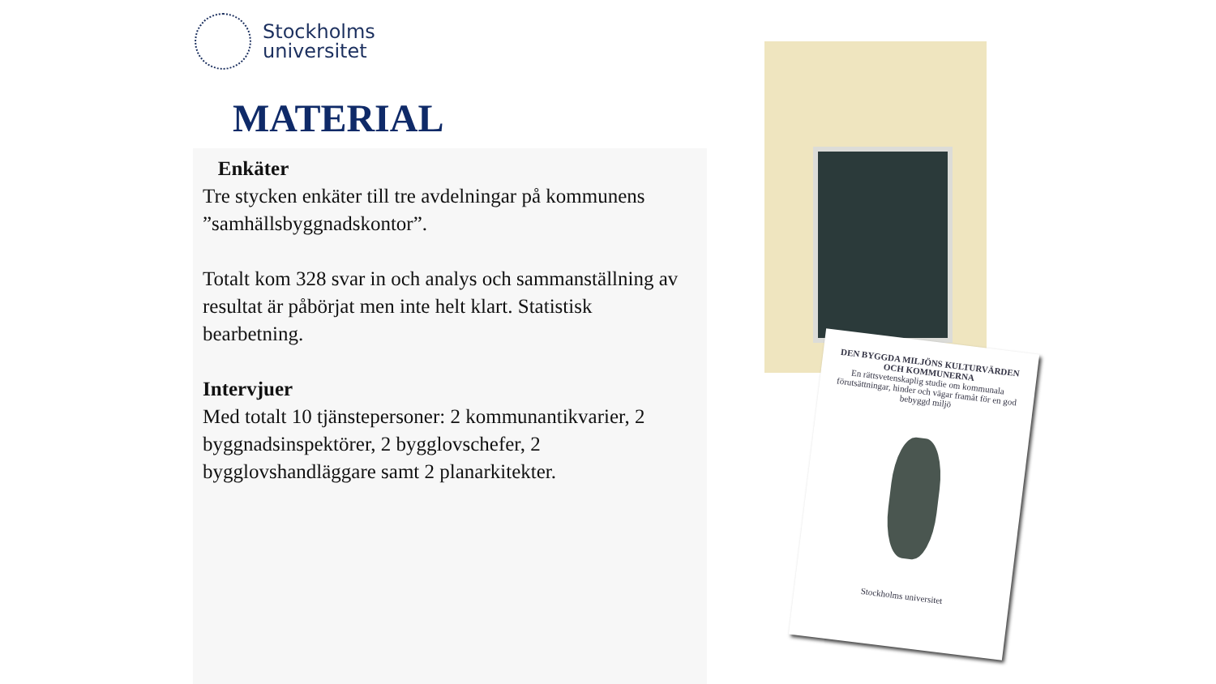Stockholms
universitet
MATERIAL
Enkäter
Tre stycken enkäter till tre avdelningar på kommunens ”samhällsbyggnadskontor”.
Totalt kom 328 svar in och analys och sammanställning av resultat är påbörjat men inte helt klart. Statistisk bearbetning.
Intervjuer
Med totalt 10 tjänstepersoner: 2 kommunantikvarier, 2 byggnadsinspektörer, 2 bygglovschefer, 2 bygglovshandläggare samt 2 planarkitekter.
DEN BYGGDA MILJÖNS KULTURVÄRDEN OCH KOMMUNERNA
En rättsvetenskaplig studie om kommunala förutsättningar, hinder och vägar framåt för en god bebyggd miljö
Stockholms universitet